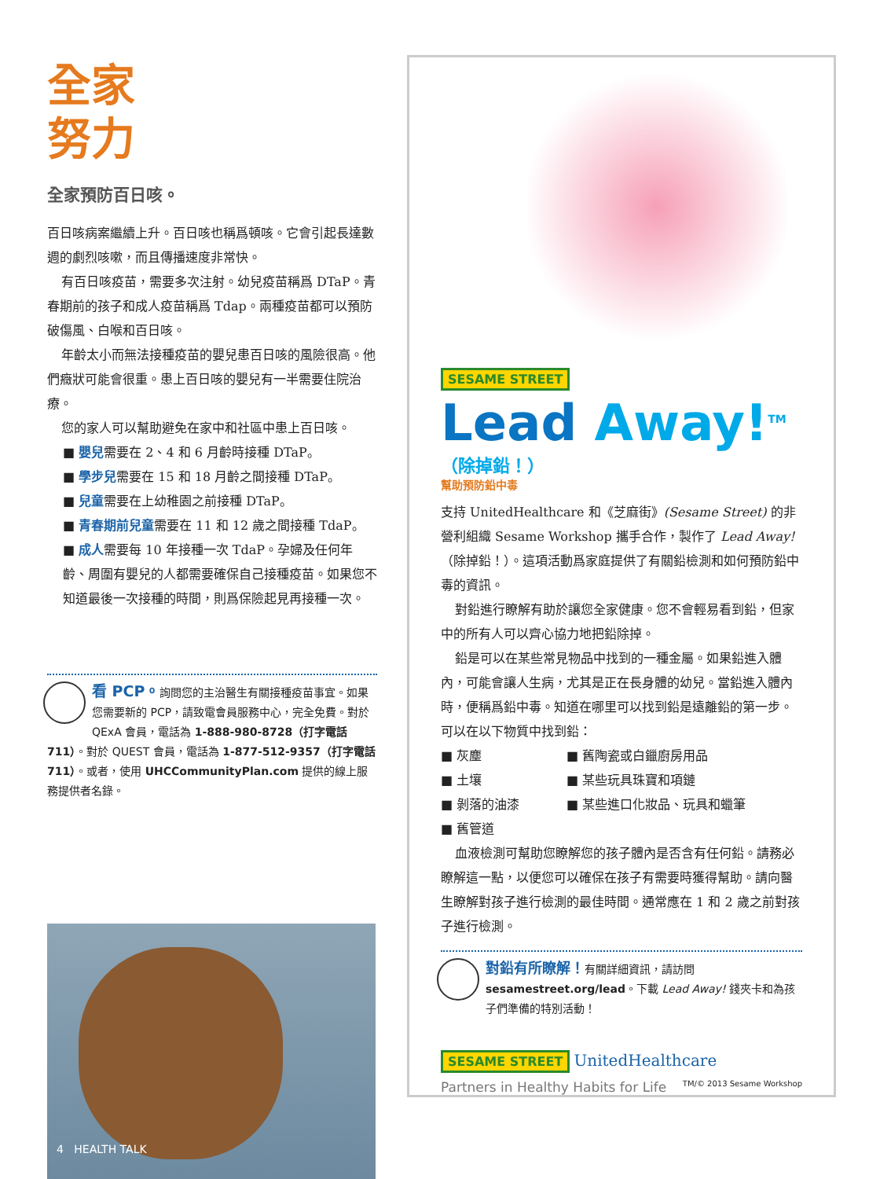全家
努力
全家預防百日咳。
百日咳病案繼續上升。百日咳也稱爲頓咳。它會引起長達數週的劇烈咳嗽，而且傳播速度非常快。
有百日咳疫苗，需要多次注射。幼兒疫苗稱爲 DTaP。青春期前的孩子和成人疫苗稱爲 Tdap。兩種疫苗都可以預防破傷風、白喉和百日咳。
年齡太小而無法接種疫苗的嬰兒患百日咳的風險很高。他們癥狀可能會很重。患上百日咳的嬰兒有一半需要住院治療。
您的家人可以幫助避免在家中和社區中患上百日咳。
■ 嬰兒需要在 2、4 和 6 月齡時接種 DTaP。
■ 學步兒需要在 15 和 18 月齡之間接種 DTaP。
■ 兒童需要在上幼稚園之前接種 DTaP。
■ 青春期前兒童需要在 11 和 12 歲之間接種 TdaP。
■ 成人需要每 10 年接種一次 TdaP。孕婦及任何年齡、周圍有嬰兒的人都需要確保自己接種疫苗。如果您不知道最後一次接種的時間，則爲保險起見再接種一次。
看 PCP。詢問您的主治醫生有關接種疫苗事宜。如果您需要新的 PCP，請致電會員服務中心，完全免費。對於 QExA 會員，電話為 1-888-980-8728（打字電話 711）。對於 QUEST 會員，電話為 1-877-512-9357（打字電話 711）。或者，使用 UHCCommunityPlan.com 提供的線上服務提供者名錄。
4 HEALTH TALK
SESAME STREET
Lead Away!<sup>TM</sup>
（除掉鉛！）
幫助預防鉛中毒
支持 UnitedHealthcare 和《芝麻街》(Sesame Street) 的非營利組織 Sesame Workshop 攜手合作，製作了 Lead Away!（除掉鉛！）。這項活動爲家庭提供了有關鉛檢測和如何預防鉛中毒的資訊。
對鉛進行瞭解有助於讓您全家健康。您不會輕易看到鉛，但家中的所有人可以齊心協力地把鉛除掉。
鉛是可以在某些常見物品中找到的一種金屬。如果鉛進入體內，可能會讓人生病，尤其是正在長身體的幼兒。當鉛進入體內時，便稱爲鉛中毒。知道在哪里可以找到鉛是遠離鉛的第一步。可以在以下物質中找到鉛：
■ 灰塵
■ 舊陶瓷或白鑞廚房用品
■ 土壤
■ 某些玩具珠寶和項鏈
■ 剝落的油漆
■ 某些進口化妝品、玩具和蠟筆
■ 舊管道
血液檢測可幫助您瞭解您的孩子體內是否含有任何鉛。請務必瞭解這一點，以便您可以確保在孩子有需要時獲得幫助。請向醫生瞭解對孩子進行檢測的最佳時間。通常應在 1 和 2 歲之前對孩子進行檢測。
對鉛有所瞭解！有關詳細資訊，請訪問 sesamestreet.org/lead。下載 Lead Away! 錢夾卡和為孩子們準備的特別活動！
SESAME STREET UnitedHealthcare
Partners in Healthy Habits for Life TM/© 2013 Sesame Workshop